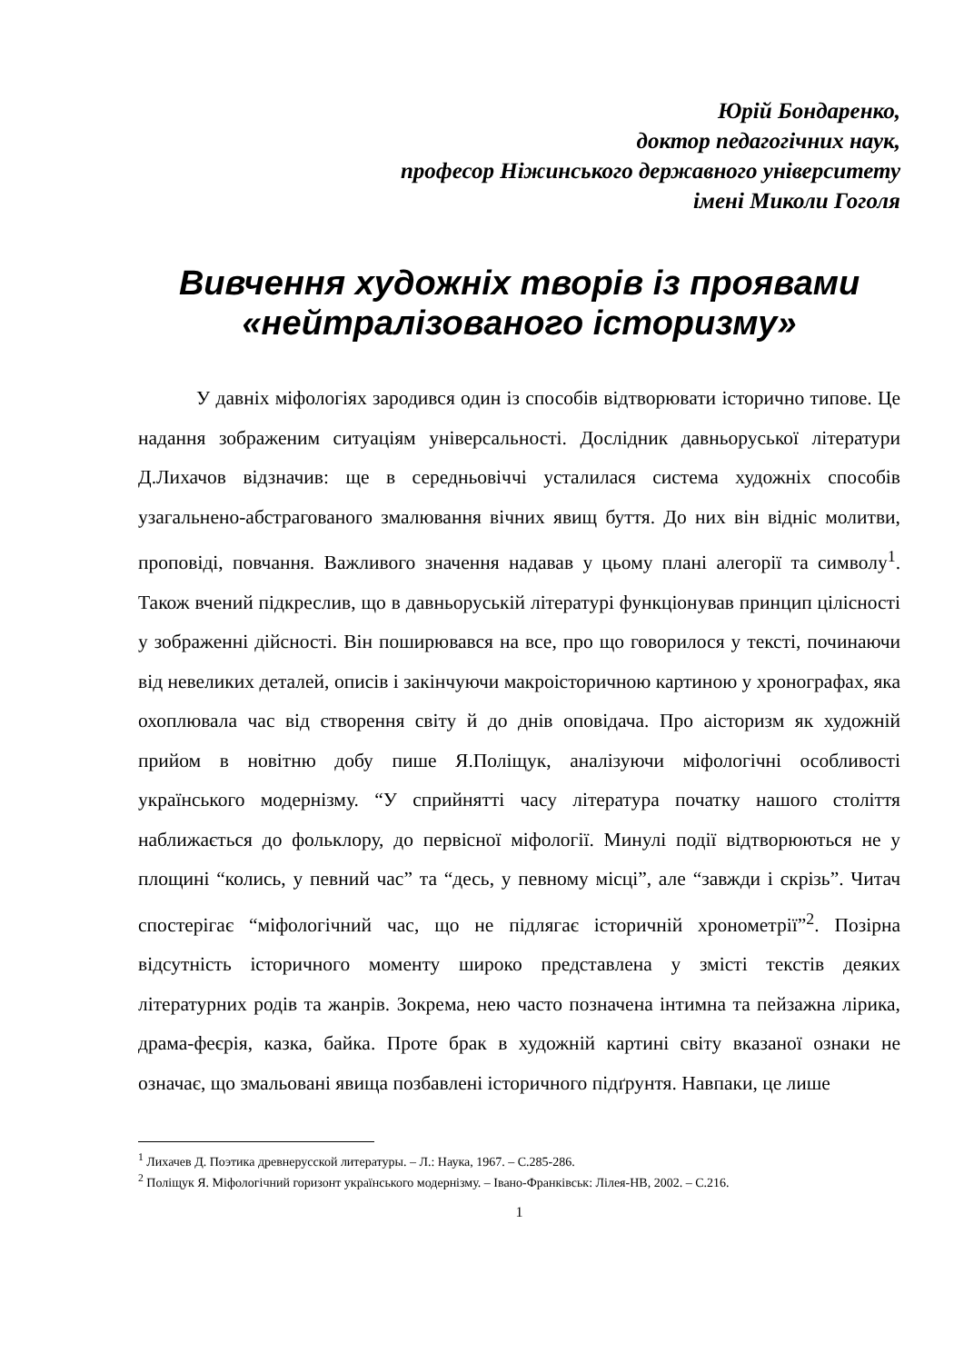Юрій Бондаренко,
доктор педагогічних наук,
професор Ніжинського державного університету
імені Миколи Гоголя
Вивчення художніх творів із проявами «нейтралізованого історизму»
У давніх міфологіях зародився один із способів відтворювати історично типове. Це надання зображеним ситуаціям універсальності. Дослідник давньоруської літератури Д.Лихачов відзначив: ще в середньовіччі усталилася система художніх способів узагальнено-абстрагованого змалювання вічних явищ буття. До них він відніс молитви, проповіді, повчання. Важливого значення надавав у цьому плані алегорії та символу<sup>1</sup>. Також вчений підкреслив, що в давньоруській літературі функціонував принцип цілісності у зображенні дійсності. Він поширювався на все, про що говорилося у тексті, починаючи від невеликих деталей, описів і закінчуючи макроісторичною картиною у хронографах, яка охоплювала час від створення світу й до днів оповідача. Про аісторизм як художній прийом в новітню добу пише Я.Поліщук, аналізуючи міфологічні особливості українського модернізму. “У сприйнятті часу література початку нашого століття наближається до фольклору, до первісної міфології. Минулі події відтворюються не у площині “колись, у певний час” та “десь, у певному місці”, але “завжди і скрізь”. Читач спостерігає “міфологічний час, що не підлягає історичній хронометрії”<sup>2</sup>. Позірна відсутність історичного моменту широко представлена у змісті текстів деяких літературних родів та жанрів. Зокрема, нею часто позначена інтимна та пейзажна лірика, драма-феєрія, казка, байка. Проте брак в художній картині світу вказаної ознаки не означає, що змальовані явища позбавлені історичного підґрунтя. Навпаки, це лише
<sup>1</sup> Лихачев Д. Поэтика древнерусской литературы. – Л.: Наука, 1967. – С.285-286.
<sup>2</sup> Поліщук Я. Міфологічний горизонт українського модернізму. – Івано-Франківськ: Лілея-НВ, 2002. – С.216.
1